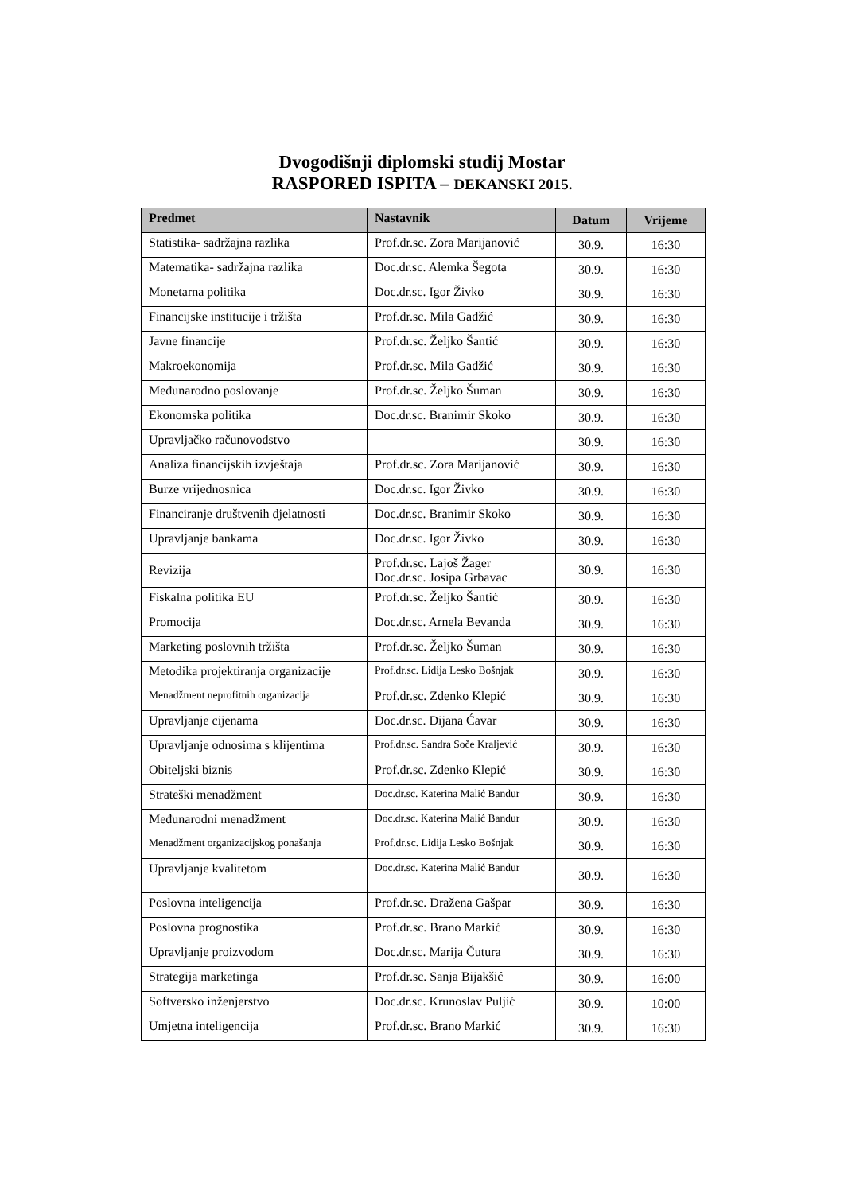Dvogodišnji diplomski studij Mostar
RASPORED ISPITA – DEKANSKI 2015.
| Predmet | Nastavnik | Datum | Vrijeme |
| --- | --- | --- | --- |
| Statistika- sadržajna razlika | Prof.dr.sc. Zora Marijanović | 30.9. | 16:30 |
| Matematika- sadržajna razlika | Doc.dr.sc. Alemka Šegota | 30.9. | 16:30 |
| Monetarna politika | Doc.dr.sc. Igor Živko | 30.9. | 16:30 |
| Financijske institucije i tržišta | Prof.dr.sc. Mila Gadžić | 30.9. | 16:30 |
| Javne financije | Prof.dr.sc. Željko Šantić | 30.9. | 16:30 |
| Makroekonomija | Prof.dr.sc. Mila Gadžić | 30.9. | 16:30 |
| Međunarodno poslovanje | Prof.dr.sc. Željko Šuman | 30.9. | 16:30 |
| Ekonomska politika | Doc.dr.sc. Branimir Skoko | 30.9. | 16:30 |
| Upravljačko računovodstvo | | 30.9. | 16:30 |
| Analiza financijskih izvještaja | Prof.dr.sc. Zora Marijanović | 30.9. | 16:30 |
| Burze vrijednosnica | Doc.dr.sc. Igor Živko | 30.9. | 16:30 |
| Financiranje društvenih djelatnosti | Doc.dr.sc. Branimir Skoko | 30.9. | 16:30 |
| Upravljanje bankama | Doc.dr.sc. Igor Živko | 30.9. | 16:30 |
| Revizija | Prof.dr.sc. Lajoš Žager Doc.dr.sc. Josipa Grbavac | 30.9. | 16:30 |
| Fiskalna politika EU | Prof.dr.sc. Željko Šantić | 30.9. | 16:30 |
| Promocija | Doc.dr.sc. Arnela Bevanda | 30.9. | 16:30 |
| Marketing poslovnih tržišta | Prof.dr.sc. Željko Šuman | 30.9. | 16:30 |
| Metodika projektiranja organizacije | Prof.dr.sc. Lidija Lesko Bošnjak | 30.9. | 16:30 |
| Menadžment neprofitnih organizacija | Prof.dr.sc. Zdenko Klepić | 30.9. | 16:30 |
| Upravljanje cijenama | Doc.dr.sc. Dijana Ćavar | 30.9. | 16:30 |
| Upravljanje odnosima s klijentima | Prof.dr.sc. Sandra Soče Kraljević | 30.9. | 16:30 |
| Obiteljski biznis | Prof.dr.sc. Zdenko Klepić | 30.9. | 16:30 |
| Strateški menadžment | Doc.dr.sc. Katerina Malić Bandur | 30.9. | 16:30 |
| Međunarodni menadžment | Doc.dr.sc. Katerina Malić Bandur | 30.9. | 16:30 |
| Menadžment organizacijskog ponašanja | Prof.dr.sc. Lidija Lesko Bošnjak | 30.9. | 16:30 |
| Upravljanje kvalitetom | Doc.dr.sc. Katerina Malić Bandur | 30.9. | 16:30 |
| Poslovna inteligencija | Prof.dr.sc. Dražena Gašpar | 30.9. | 16:30 |
| Poslovna prognostika | Prof.dr.sc. Brano Markić | 30.9. | 16:30 |
| Upravljanje proizvodom | Doc.dr.sc. Marija Čutura | 30.9. | 16:30 |
| Strategija marketinga | Prof.dr.sc. Sanja Bijakšić | 30.9. | 16:00 |
| Softversko inženjerstvo | Doc.dr.sc. Krunoslav Puljić | 30.9. | 10:00 |
| Umjetna inteligencija | Prof.dr.sc. Brano Markić | 30.9. | 16:30 |